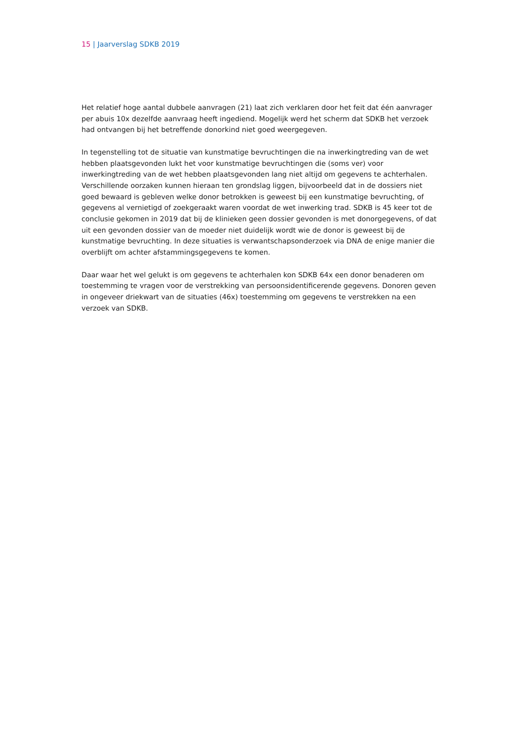15 | Jaarverslag SDKB 2019
Het relatief hoge aantal dubbele aanvragen (21) laat zich verklaren door het feit dat één aanvrager per abuis 10x dezelfde aanvraag heeft ingediend. Mogelijk werd het scherm dat SDKB het verzoek had ontvangen bij het betreffende donorkind niet goed weergegeven.
In tegenstelling tot de situatie van kunstmatige bevruchtingen die na inwerkingtreding van de wet hebben plaatsgevonden lukt het voor kunstmatige bevruchtingen die (soms ver) voor inwerkingtreding van de wet hebben plaatsgevonden lang niet altijd om gegevens te achterhalen. Verschillende oorzaken kunnen hieraan ten grondslag liggen, bijvoorbeeld dat in de dossiers niet goed bewaard is gebleven welke donor betrokken is geweest bij een kunstmatige bevruchting, of gegevens al vernietigd of zoekgeraakt waren voordat de wet inwerking trad. SDKB is 45 keer tot de conclusie gekomen in 2019 dat bij de klinieken geen dossier gevonden is met donorgegevens, of dat uit een gevonden dossier van de moeder niet duidelijk wordt wie de donor is geweest bij de kunstmatige bevruchting. In deze situaties is verwantschapsonderzoek via DNA de enige manier die overblijft om achter afstammingsgegevens te komen.
Daar waar het wel gelukt is om gegevens te achterhalen kon SDKB 64x een donor benaderen om toestemming te vragen voor de verstrekking van persoonsidentificerende gegevens. Donoren geven in ongeveer driekwart van de situaties (46x) toestemming om gegevens te verstrekken na een verzoek van SDKB.